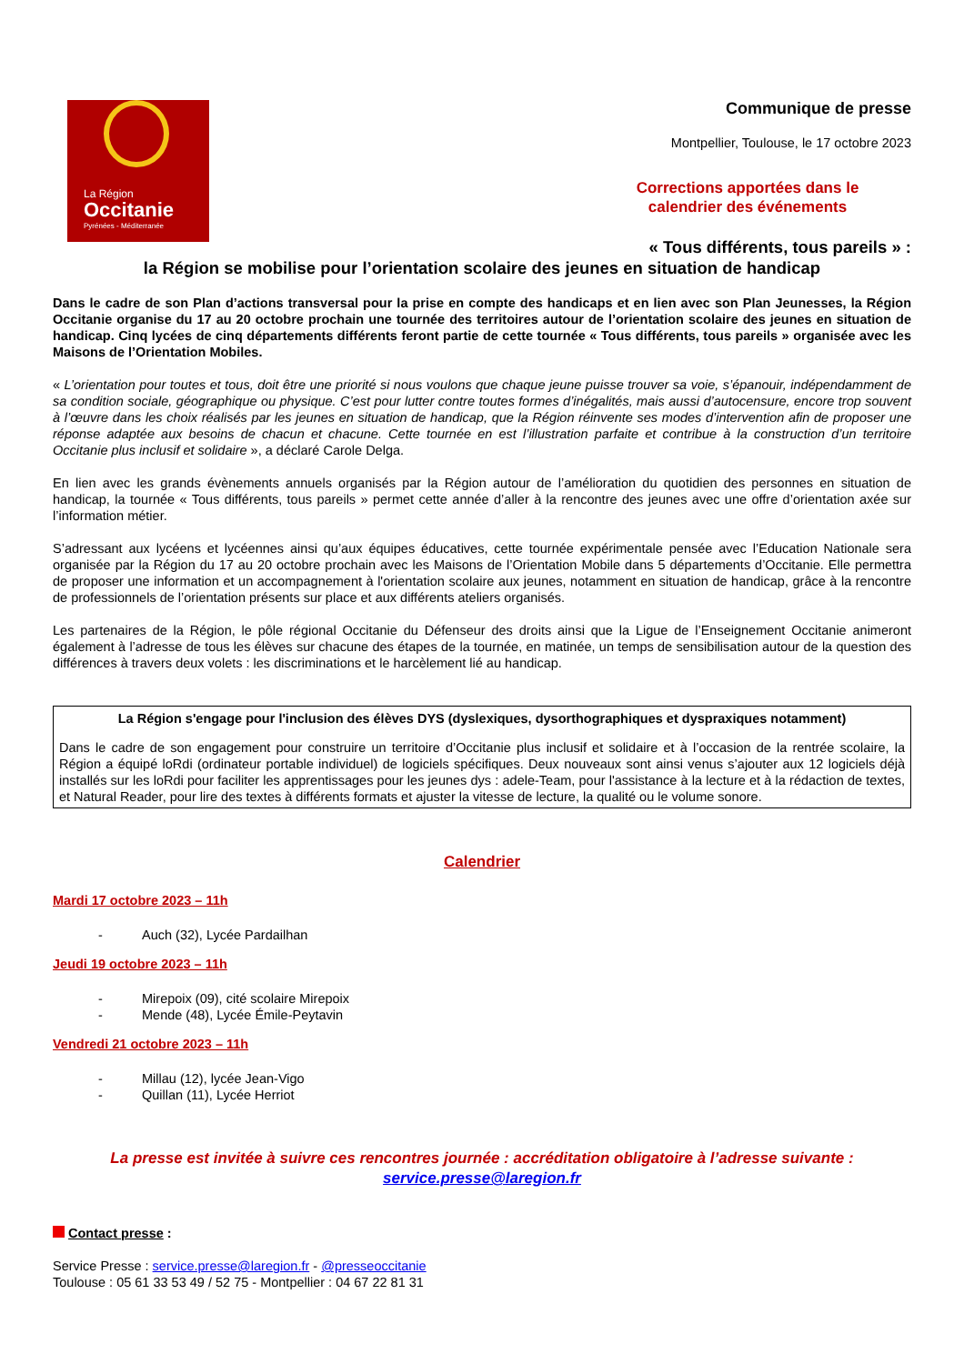La Région
Occitanie
Pyrénées - Méditerranée
Communique de presse
Montpellier, Toulouse, le 17 octobre 2023
Corrections apportées dans le calendrier des événements
« Tous différents, tous pareils » :
la Région se mobilise pour l’orientation scolaire des jeunes en situation de handicap
Dans le cadre de son Plan d’actions transversal pour la prise en compte des handicaps et en lien avec son Plan Jeunesses, la Région Occitanie organise du 17 au 20 octobre prochain une tournée des territoires autour de l’orientation scolaire des jeunes en situation de handicap. Cinq lycées de cinq départements différents feront partie de cette tournée « Tous différents, tous pareils » organisée avec les Maisons de l’Orientation Mobiles.
« L’orientation pour toutes et tous, doit être une priorité si nous voulons que chaque jeune puisse trouver sa voie, s’épanouir, indépendamment de sa condition sociale, géographique ou physique. C’est pour lutter contre toutes formes d’inégalités, mais aussi d’autocensure, encore trop souvent à l’œuvre dans les choix réalisés par les jeunes en situation de handicap, que la Région réinvente ses modes d’intervention afin de proposer une réponse adaptée aux besoins de chacun et chacune. Cette tournée en est l’illustration parfaite et contribue à la construction d’un territoire Occitanie plus inclusif et solidaire », a déclaré Carole Delga.
En lien avec les grands évènements annuels organisés par la Région autour de l’amélioration du quotidien des personnes en situation de handicap, la tournée « Tous différents, tous pareils » permet cette année d’aller à la rencontre des jeunes avec une offre d’orientation axée sur l’information métier.
S’adressant aux lycéens et lycéennes ainsi qu’aux équipes éducatives, cette tournée expérimentale pensée avec l’Education Nationale sera organisée par la Région du 17 au 20 octobre prochain avec les Maisons de l’Orientation Mobile dans 5 départements d’Occitanie. Elle permettra de proposer une information et un accompagnement à l'orientation scolaire aux jeunes, notamment en situation de handicap, grâce à la rencontre de professionnels de l’orientation présents sur place et aux différents ateliers organisés.
Les partenaires de la Région, le pôle régional Occitanie du Défenseur des droits ainsi que la Ligue de l’Enseignement Occitanie animeront également à l’adresse de tous les élèves sur chacune des étapes de la tournée, en matinée, un temps de sensibilisation autour de la question des différences à travers deux volets : les discriminations et le harcèlement lié au handicap.
La Région s'engage pour l'inclusion des élèves DYS (dyslexiques, dysorthographiques et dyspraxiques notamment)
Dans le cadre de son engagement pour construire un territoire d’Occitanie plus inclusif et solidaire et à l’occasion de la rentrée scolaire, la Région a équipé loRdi (ordinateur portable individuel) de logiciels spécifiques. Deux nouveaux sont ainsi venus s’ajouter aux 12 logiciels déjà installés sur les loRdi pour faciliter les apprentissages pour les jeunes dys : adele-Team, pour l'assistance à la lecture et à la rédaction de textes, et Natural Reader, pour lire des textes à différents formats et ajuster la vitesse de lecture, la qualité ou le volume sonore.
Calendrier
Mardi 17 octobre 2023 – 11h
- Auch (32), Lycée Pardailhan
Jeudi 19 octobre 2023 – 11h
- Mirepoix (09), cité scolaire Mirepoix
- Mende (48), Lycée Émile-Peytavin
Vendredi 21 octobre 2023 – 11h
- Millau (12), lycée Jean-Vigo
- Quillan (11), Lycée Herriot
La presse est invitée à suivre ces rencontres journée : accréditation obligatoire à l’adresse suivante :
service.presse@laregion.fr
Contact presse :
Service Presse : service.presse@laregion.fr - @presseoccitanie
Toulouse : 05 61 33 53 49 / 52 75 - Montpellier : 04 67 22 81 31